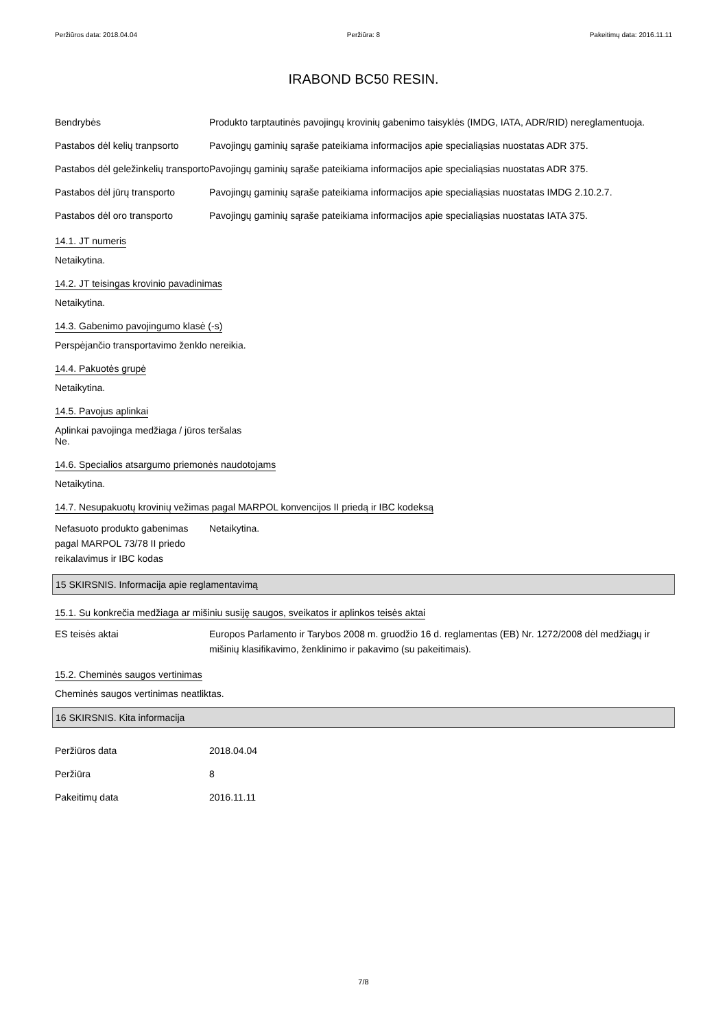Peržiūros data: 2018.04.04 Peržiūra: 8 Pakeitimų data: 2016.11.11
IRABOND BC50 RESIN.
Bendrybės Produkto tarptautinės pavojingų krovinių gabenimo taisyklės (IMDG, IATA, ADR/RID) nereglamentuoja.
Pastabos dėl kelių tranpsorto
Pavojingų gaminių sąraše pateikiama informacijos apie specialiąsias nuostatas ADR 375.
Pastabos dėl geležinkelių transporto
Pavojingų gaminių sąraše pateikiama informacijos apie specialiąsias nuostatas ADR 375.
Pastabos dėl jūrų transporto
Pavojingų gaminių sąraše pateikiama informacijos apie specialiąsias nuostatas IMDG 2.10.2.7.
Pastabos dėl oro transporto
Pavojingų gaminių sąraše pateikiama informacijos apie specialiąsias nuostatas IATA 375.
14.1. JT numeris
Netaikytina.
14.2. JT teisingas krovinio pavadinimas
Netaikytina.
14.3. Gabenimo pavojingumo klasė (-s)
Perspėjančio transportavimo ženklo nereikia.
14.4. Pakuotės grupė
Netaikytina.
14.5. Pavojus aplinkai
Aplinkai pavojinga medžiaga / jūros teršalas
Ne.
14.6. Specialios atsargumo priemonės naudotojams
Netaikytina.
14.7. Nesupakuotų krovinių vežimas pagal MARPOL konvencijos II priedą ir IBC kodeksą
Nefasuoto produkto gabenimas pagal MARPOL 73/78 II priedo reikalavimus ir IBC kodas
Netaikytina.
15 SKIRSNIS. Informacija apie reglamentavimą
15.1. Su konkrečia medžiaga ar mišiniu susiję saugos, sveikatos ir aplinkos teisės aktai
ES teisės aktai Europos Parlamento ir Tarybos 2008 m. gruodžio 16 d. reglamentas (EB) Nr. 1272/2008 dėl medžiagų ir mišinių klasifikavimo, ženklinimo ir pakavimo (su pakeitimais).
15.2. Cheminės saugos vertinimas
Cheminės saugos vertinimas neatliktas.
16 SKIRSNIS. Kita informacija
Peržiūros data 2018.04.04
Peržiūra 8
Pakeitimų data 2016.11.11
7/8